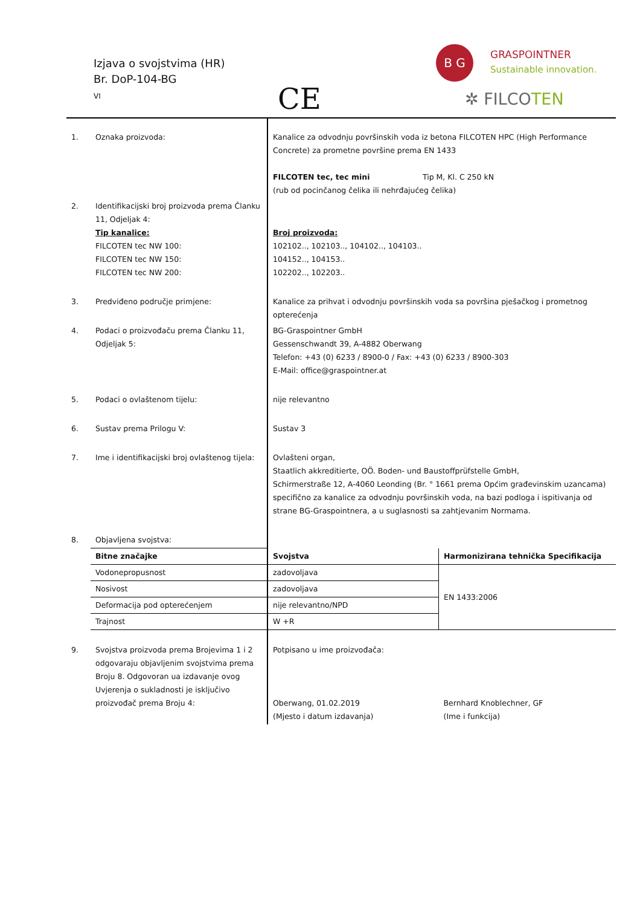Izjava o svojstvima (HR)
Br. DoP-104-BG
VI
CE
B G GRASPOINTNER
Sustainable innovation.
✲ FILCOTEN
| 1. | Oznaka proizvoda: | Kanalice za odvodnju površinskih voda iz betona FILCOTEN HPC (High Performance Concrete) za prometne površine prema EN 1433 FILCOTEN tec, tec mini Tip M, Kl. C 250 kN (rub od pocinčanog čelika ili nehrđajućeg čelika) | |
| 2. | Identifikacijski broj proizvoda prema Članku 11, Odjeljak 4: Tip kanalice: FILCOTEN tec NW 100: FILCOTEN tec NW 150: FILCOTEN tec NW 200: | Broj proizvoda: 102102.., 102103.., 104102.., 104103.. 104152.., 104153.. 102202.., 102203.. | |
| 3. | Predviđeno područje primjene: | Kanalice za prihvat i odvodnju površinskih voda sa površina pješačkog i prometnog opterećenja | |
| 4. | Podaci o proizvođaču prema Članku 11, Odjeljak 5: | BG-Graspointner GmbH Gessenschwandt 39, A-4882 Oberwang Telefon: +43 (0) 6233 / 8900-0 / Fax: +43 (0) 6233 / 8900-303 E-Mail: office@graspointner.at | |
| 5. | Podaci o ovlaštenom tijelu: | nije relevantno | |
| 6. | Sustav prema Prilogu V: | Sustav 3 | |
| 7. | Ime i identifikacijski broj ovlaštenog tijela: | Ovlašteni organ, Staatlich akkreditierte, OÖ. Boden- und Baustoffprüfstelle GmbH, Schirmerstraße 12, A-4060 Leonding (Br. ° 1661 prema Općim građevinskim uzancama) specifično za kanalice za odvodnju površinskih voda, na bazi podloga i ispitivanja od strane BG-Graspointnera, a u suglasnosti sa zahtjevanim Normama. | |
| 8. | Objavljena svojstva: | | |
| | Bitne značajke | Svojstva | Harmonizirana tehnička Specifikacija |
| | Vodonepropusnost | zadovoljava | EN 1433:2006 |
| | Nosivost | zadovoljava | |
| | Deformacija pod opterećenjem | nije relevantno/NPD | |
| | Trajnost | W +R | |
| 9. | Svojstva proizvoda prema Brojevima 1 i 2 odgovaraju objavljenim svojstvima prema Broju 8. Odgovoran ua izdavanje ovog Uvjerenja o sukladnosti je isključivo proizvođač prema Broju 4: | Potpisano u ime proizvođača: Oberwang, 01.02.2019 (Mjesto i datum izdavanja) | Bernhard Knoblechner, GF (Ime i funkcija) |